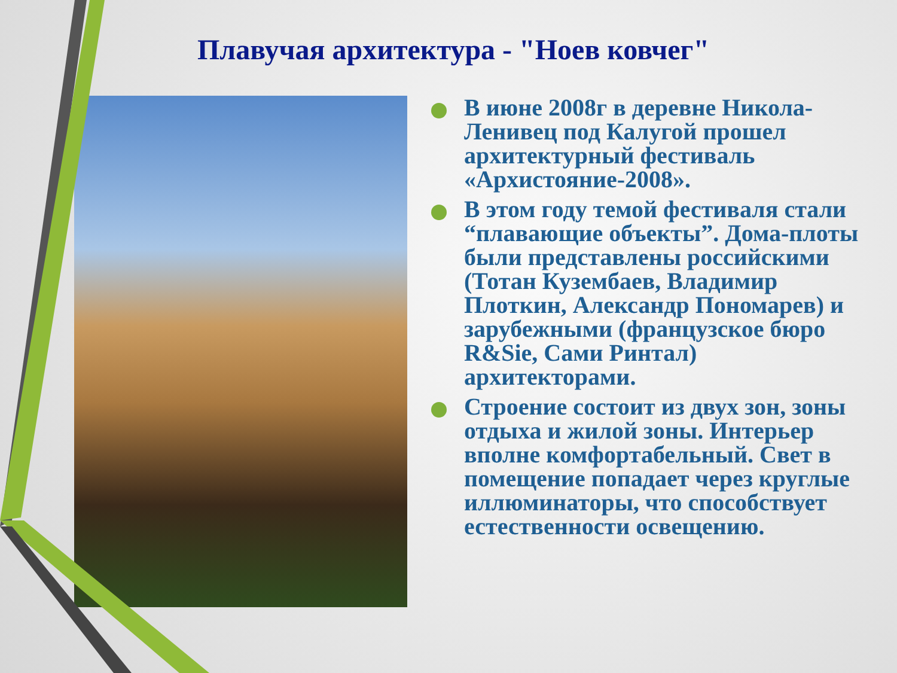Плавучая архитектура - "Ноев ковчег"
В июне 2008г в деревне Никола-Ленивец под Калугой прошел архитектурный фестиваль «Архистояние-2008».
В этом году темой фестиваля стали “плавающие объекты”. Дома-плоты были представлены российскими (Тотан Кузембаев, Владимир Плоткин, Александр Пономарев) и зарубежными (французское бюро R&Sie, Сами Ринтал) архитекторами.
Строение состоит из двух зон, зоны отдыха и жилой зоны. Интерьер вполне комфортабельный. Свет в помещение попадает через круглые иллюминаторы, что способствует естественности освещению.